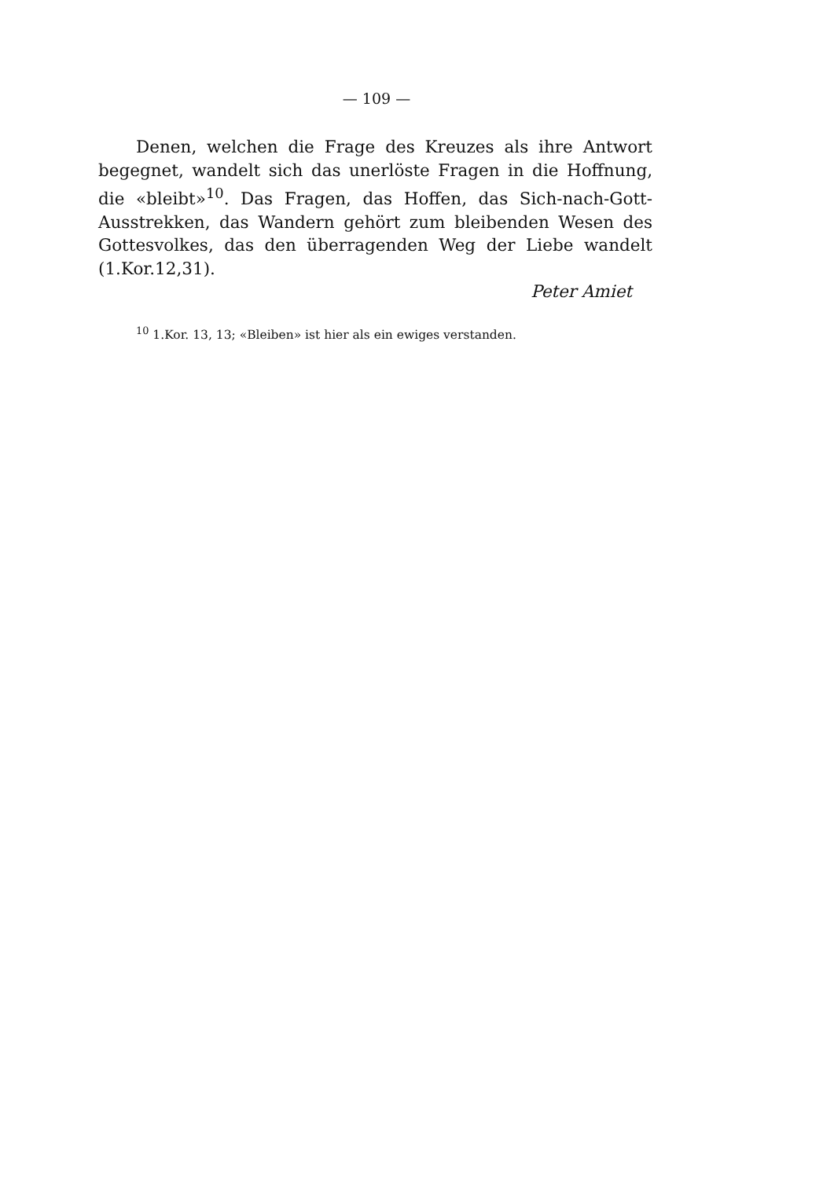— 109 —
Denen, welchen die Frage des Kreuzes als ihre Antwort begegnet, wandelt sich das unerlöste Fragen in die Hoffnung, die «bleibt»<sup>10</sup>. Das Fragen, das Hoffen, das Sich-nach-Gott-Ausstrekken, das Wandern gehört zum bleibenden Wesen des Gottesvolkes, das den überragenden Weg der Liebe wandelt (1.Kor.12,31).
Peter Amiet
<sup>10</sup> 1.Kor. 13, 13; «Bleiben» ist hier als ein ewiges verstanden.